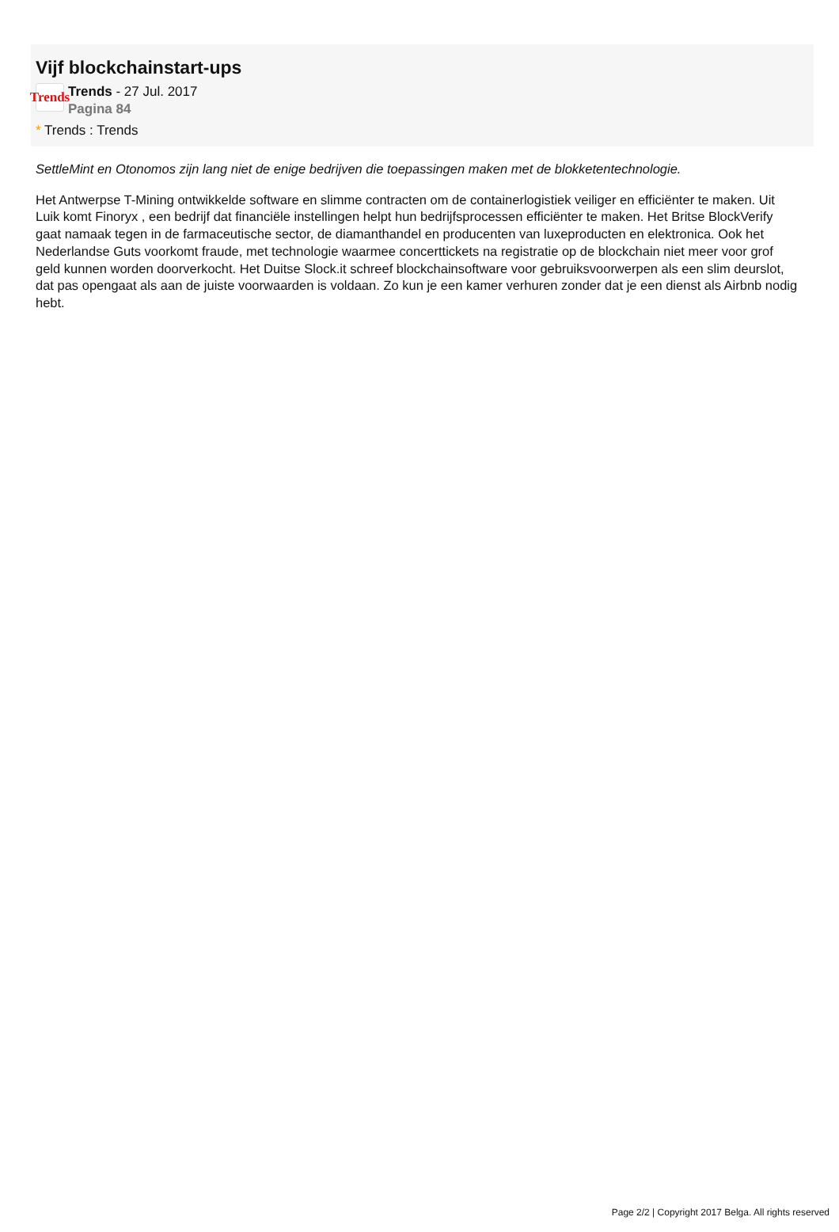Vijf blockchainstart-ups
Trends
Trends - 27 Jul. 2017
Pagina 84
* Trends : Trends
SettleMint en Otonomos zijn lang niet de enige bedrijven die toepassingen maken met de blokketentechnologie.
Het Antwerpse T-Mining ontwikkelde software en slimme contracten om de containerlogistiek veiliger en efficiënter te maken. Uit Luik komt Finoryx , een bedrijf dat financiële instellingen helpt hun bedrijfsprocessen efficiënter te maken. Het Britse BlockVerify gaat namaak tegen in de farmaceutische sector, de diamanthandel en producenten van luxeproducten en elektronica. Ook het Nederlandse Guts voorkomt fraude, met technologie waarmee concerttickets na registratie op de blockchain niet meer voor grof geld kunnen worden doorverkocht. Het Duitse Slock.it schreef blockchainsoftware voor gebruiksvoorwerpen als een slim deurslot, dat pas opengaat als aan de juiste voorwaarden is voldaan. Zo kun je een kamer verhuren zonder dat je een dienst als Airbnb nodig hebt.
Page 2/2 | Copyright 2017 Belga. All rights reserved